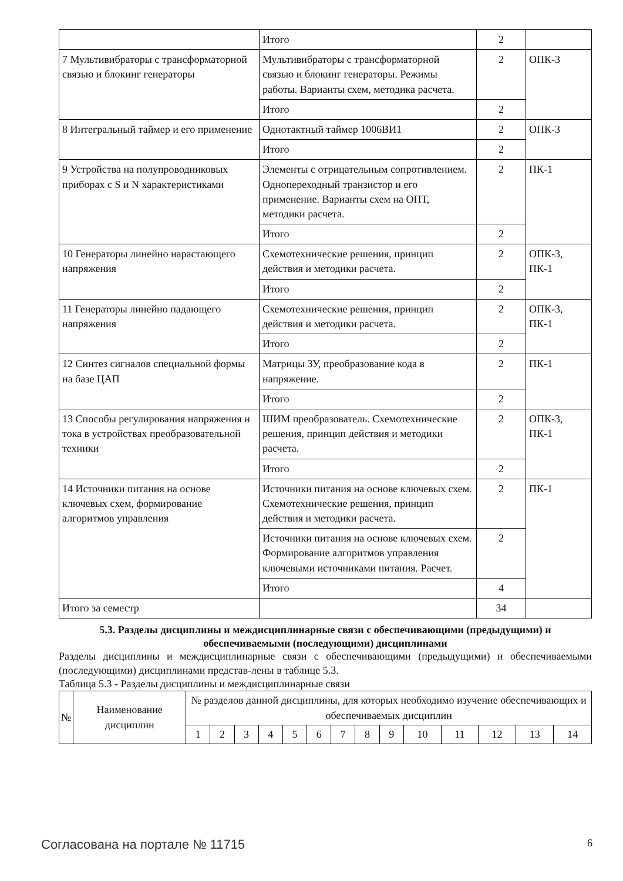| | Итого | 2 | |
| 7 Мультивибраторы с трансформаторной связью и блокинг генераторы | Мультивибраторы с трансформаторной связью и блокинг генераторы. Режимы работы. Варианты схем, методика расчета. | 2 | ОПК-3 |
| | Итого | 2 | |
| 8 Интегральный таймер и его применение | Однотактный таймер 1006ВИ1 | 2 | ОПК-3 |
| | Итого | 2 | |
| 9 Устройства на полупроводниковых приборах с S и N характеристиками | Элементы с отрицательным сопротивлением. Однопереходный транзистор и его применение. Варианты схем на ОПТ, методики расчета. | 2 | ПК-1 |
| | Итого | 2 | |
| 10 Генераторы линейно нарастающего напряжения | Схемотехнические решения, принцип действия и методики расчета. | 2 | ОПК-3, ПК-1 |
| | Итого | 2 | |
| 11 Генераторы линейно падающего напряжения | Схемотехнические решения, принцип действия и методики расчета. | 2 | ОПК-3, ПК-1 |
| | Итого | 2 | |
| 12 Синтез сигналов специальной формы на базе ЦАП | Матрицы ЗУ, преобразование кода в напряжение. | 2 | ПК-1 |
| | Итого | 2 | |
| 13 Способы регулирования напряжения и тока в устройствах преобразовательной техники | ШИМ преобразователь. Схемотехнические решения, принцип действия и методики расчета. | 2 | ОПК-3, ПК-1 |
| | Итого | 2 | |
| 14 Источники питания на основе ключевых схем, формирование алгоритмов управления | Источники питания на основе ключевых схем. Схемотехнические решения, принцип действия и методики расчета. | 2 | ПК-1 |
| | Источники питания на основе ключевых схем. Формирование алгоритмов управления ключевыми источниками питания. Расчет. | 2 | |
| | Итого | 4 | |
| Итого за семестр | | 34 | |
5.3. Разделы дисциплины и междисциплинарные связи с обеспечивающими (предыдущими) и обеспечиваемыми (последующими) дисциплинами
Разделы дисциплины и междисциплинарные связи с обеспечивающими (предыдущими) и обеспечиваемыми (последующими) дисциплинами представ-лены в таблице 5.3.
Таблица 5.3 - Разделы дисциплины и междисциплинарные связи
| № | Наименование дисциплин | № разделов данной дисциплины, для которых необходимо изучение обеспечивающих и обеспечиваемых дисциплин | | | | | | | | | | | | | |
| --- | --- | --- | --- | --- | --- | --- | --- | --- | --- | --- | --- | --- | --- | --- | --- |
| | | 1 | 2 | 3 | 4 | 5 | 6 | 7 | 8 | 9 | 10 | 11 | 12 | 13 | 14 |
Согласована на портале № 11715 6